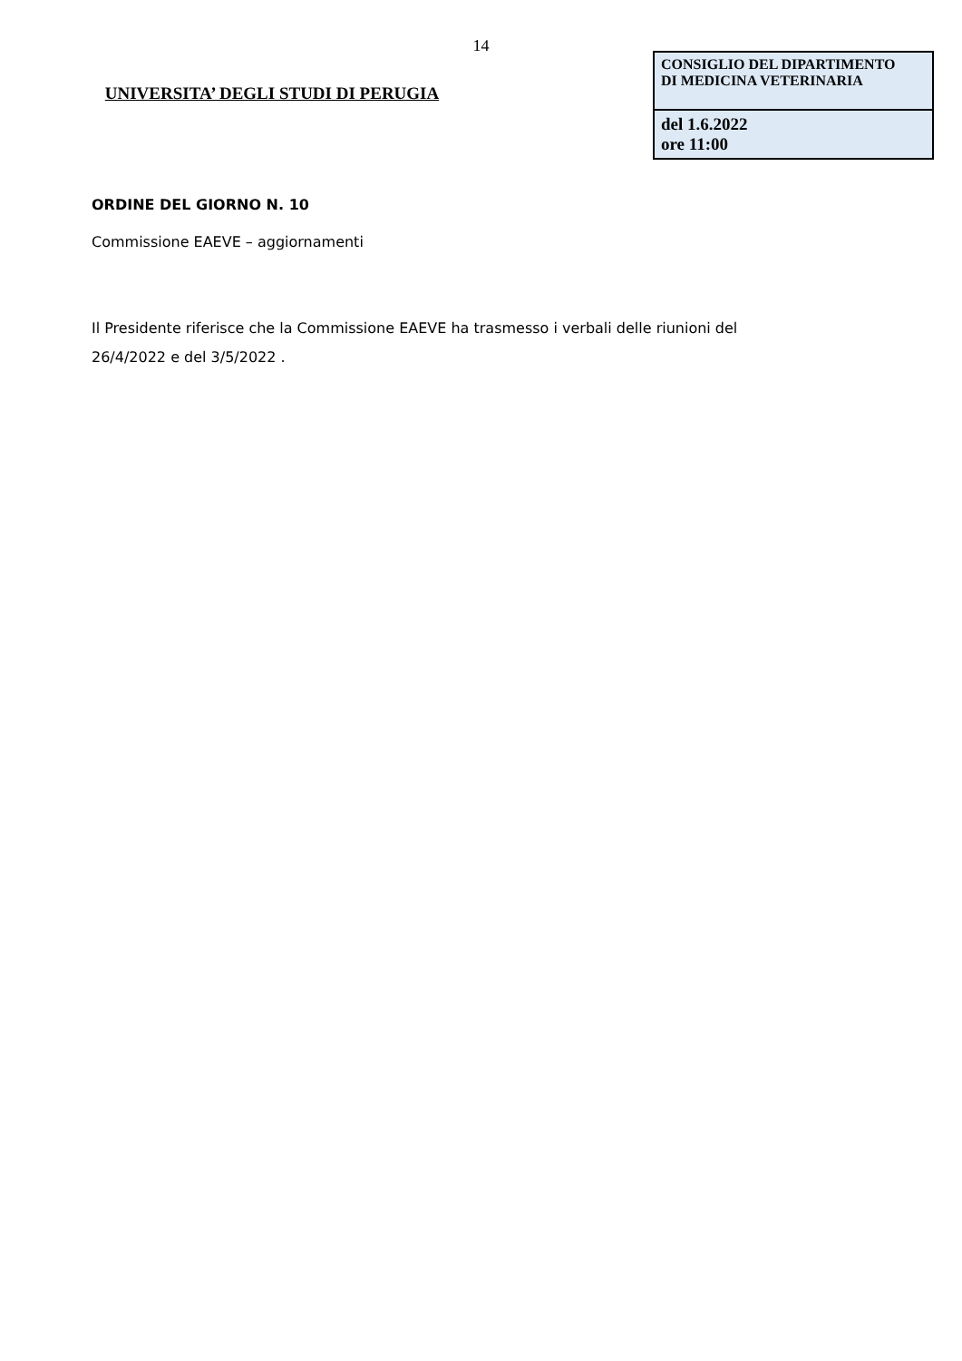14
UNIVERSITA’ DEGLI STUDI DI PERUGIA
| CONSIGLIO DEL DIPARTIMENTO DI MEDICINA VETERINARIA |
| del 1.6.2022 ore 11:00 |
ORDINE DEL GIORNO N. 10
Commissione EAEVE – aggiornamenti
Il Presidente riferisce che la Commissione EAEVE ha trasmesso i verbali delle riunioni del
26/4/2022 e del 3/5/2022 .